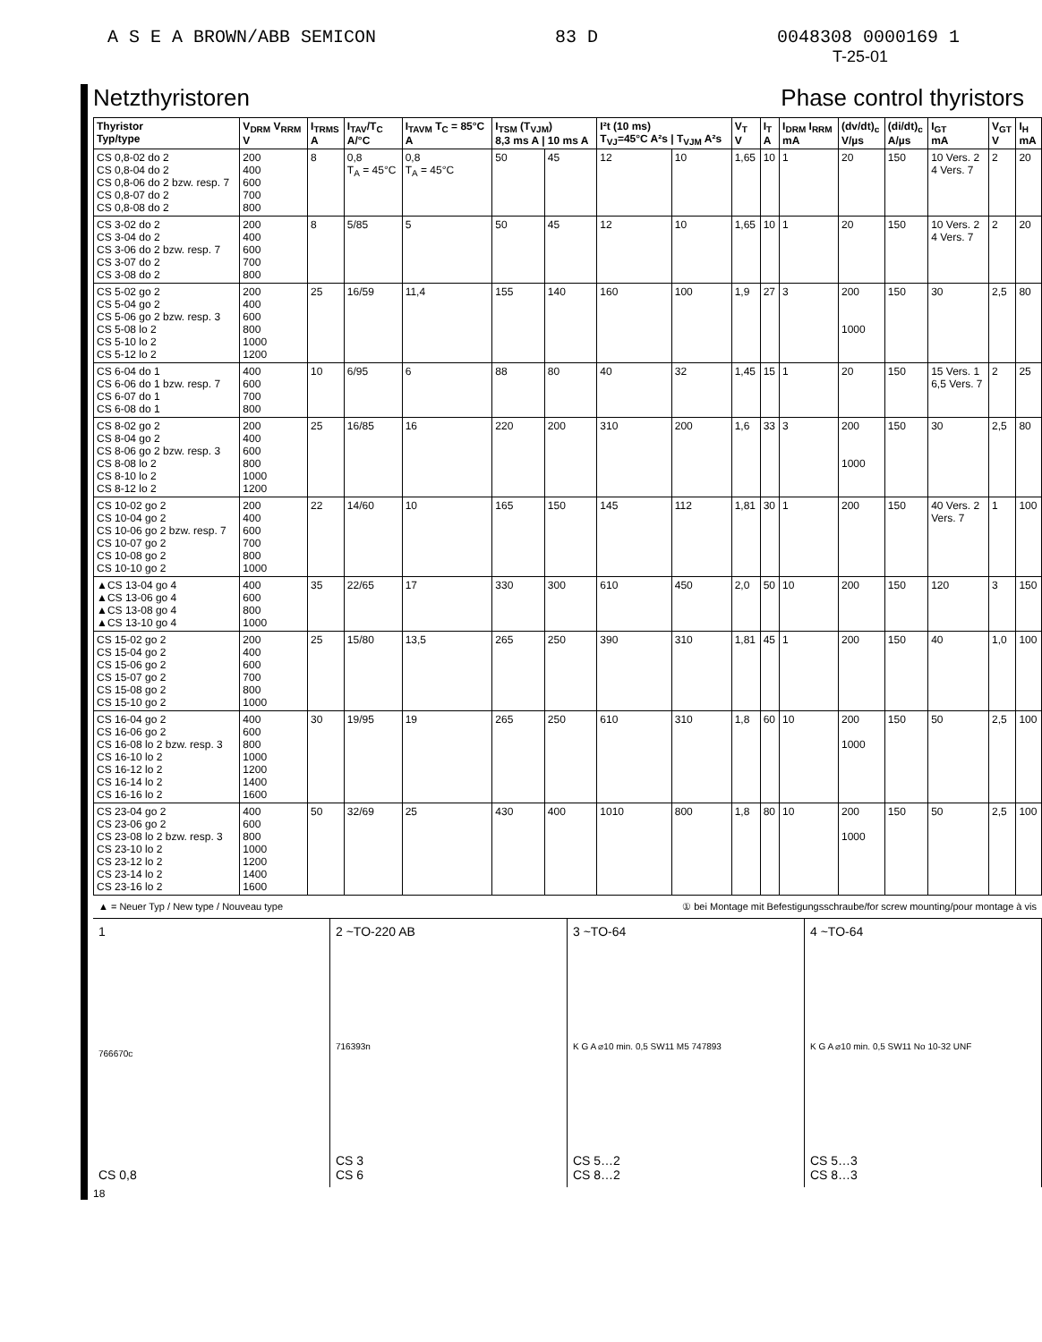A S E A BROWN/ABB SEMICON 83 D 0048308 0000169 1
T-25-01
Netzthyristoren Phase control thyristors
| Thyristor Typ/type | V<sub>DRM</sub> V<sub>RRM</sub> V | I<sub>TRMS</sub> A | I<sub>TAV</sub>/T<sub>C</sub> A/°C | I<sub>TAVM</sub> T<sub>C</sub> = 85°C A | I<sub>TSM</sub> (T<sub>VJM</sub>) 8,3 ms A / 10 ms A | | I²t (10 ms) T<sub>VJ</sub>=45°C A²s / T<sub>VJM</sub> A²s | | V<sub>T</sub> V | I<sub>T</sub> A | I<sub>DRM</sub> I<sub>RRM</sub> mA | (dv/dt)<sub>c</sub> V/µs | (di/dt)<sub>c</sub> A/µs | I<sub>GT</sub> mA | V<sub>GT</sub> V | I<sub>H</sub> mA |
| --- | --- | --- | --- | --- | --- | --- | --- | --- | --- | --- | --- | --- | --- | --- | --- | --- |
| CS 0,8-02 do 2 CS 0,8-04 do 2 CS 0,8-06 do 2 bzw. resp. 7 CS 0,8-07 do 2 CS 0,8-08 do 2 | 200 400 600 700 800 | 8 | 0,8 T<sub>A</sub> = 45°C | 0,8 T<sub>A</sub> = 45°C | 50 | 45 | 12 | 10 | 1,65 | 10 | 1 | 20 | 150 | 10 Vers. 2 4 Vers. 7 | 2 | 20 |
| CS 3-02 do 2 CS 3-04 do 2 CS 3-06 do 2 bzw. resp. 7 CS 3-07 do 2 CS 3-08 do 2 | 200 400 600 700 800 | 8 | 5/85 | 5 | 50 | 45 | 12 | 10 | 1,65 | 10 | 1 | 20 | 150 | 10 Vers. 2 4 Vers. 7 | 2 | 20 |
| CS 5-02 go 2 CS 5-04 go 2 CS 5-06 go 2 bzw. resp. 3 CS 5-08 lo 2 CS 5-10 lo 2 CS 5-12 lo 2 | 200 400 600 800 1000 1200 | 25 | 16/59 | 11,4 | 155 | 140 | 160 | 100 | 1,9 | 27 | 3 | 200 1000 | 150 | 30 | 2,5 | 80 |
| CS 6-04 do 1 CS 6-06 do 1 bzw. resp. 7 CS 6-07 do 1 CS 6-08 do 1 | 400 600 700 800 | 10 | 6/95 | 6 | 88 | 80 | 40 | 32 | 1,45 | 15 | 1 | 20 | 150 | 15 Vers. 1 6,5 Vers. 7 | 2 | 25 |
| CS 8-02 go 2 CS 8-04 go 2 CS 8-06 go 2 bzw. resp. 3 CS 8-08 lo 2 CS 8-10 lo 2 CS 8-12 lo 2 | 200 400 600 800 1000 1200 | 25 | 16/85 | 16 | 220 | 200 | 310 | 200 | 1,6 | 33 | 3 | 200 1000 | 150 | 30 | 2,5 | 80 |
| CS 10-02 go 2 CS 10-04 go 2 CS 10-06 go 2 bzw. resp. 7 CS 10-07 go 2 CS 10-08 go 2 CS 10-10 go 2 | 200 400 600 700 800 1000 | 22 | 14/60 | 10 | 165 | 150 | 145 | 112 | 1,81 | 30 | 1 | 200 | 150 | 40 Vers. 2 Vers. 7 | 1 | 100 |
| ▲CS 13-04 go 4 ▲CS 13-06 go 4 ▲CS 13-08 go 4 ▲CS 13-10 go 4 | 400 600 800 1000 | 35 | 22/65 | 17 | 330 | 300 | 610 | 450 | 2,0 | 50 | 10 | 200 | 150 | 120 | 3 | 150 |
| CS 15-02 go 2 CS 15-04 go 2 CS 15-06 go 2 CS 15-07 go 2 CS 15-08 go 2 CS 15-10 go 2 | 200 400 600 700 800 1000 | 25 | 15/80 | 13,5 | 265 | 250 | 390 | 310 | 1,81 | 45 | 1 | 200 | 150 | 40 | 1,0 | 100 |
| CS 16-04 go 2 CS 16-06 go 2 CS 16-08 lo 2 bzw. resp. 3 CS 16-10 lo 2 CS 16-12 lo 2 CS 16-14 lo 2 CS 16-16 lo 2 | 400 600 800 1000 1200 1400 1600 | 30 | 19/95 | 19 | 265 | 250 | 610 | 310 | 1,8 | 60 | 10 | 200 1000 | 150 | 50 | 2,5 | 100 |
| CS 23-04 go 2 CS 23-06 go 2 CS 23-08 lo 2 bzw. resp. 3 CS 23-10 lo 2 CS 23-12 lo 2 CS 23-14 lo 2 CS 23-16 lo 2 | 400 600 800 1000 1200 1400 1600 | 50 | 32/69 | 25 | 430 | 400 | 1010 | 800 | 1,8 | 80 | 10 | 200 1000 | 150 | 50 | 2,5 | 100 |
▲ = Neuer Typ / New type / Nouveau type ① bei Montage mit Befestigungsschraube/for screw mounting/pour montage à vis
1
766670c
CS 0,8
2 ~TO-220 AB
716393n
CS 3
CS 6
3 ~TO-64
K G A ⌀10 min. 0,5 SW11 M5 747893
CS 5…2
CS 8…2
4 ~TO-64
K G A ⌀10 min. 0,5 SW11 No 10-32 UNF
CS 5…3
CS 8…3
18